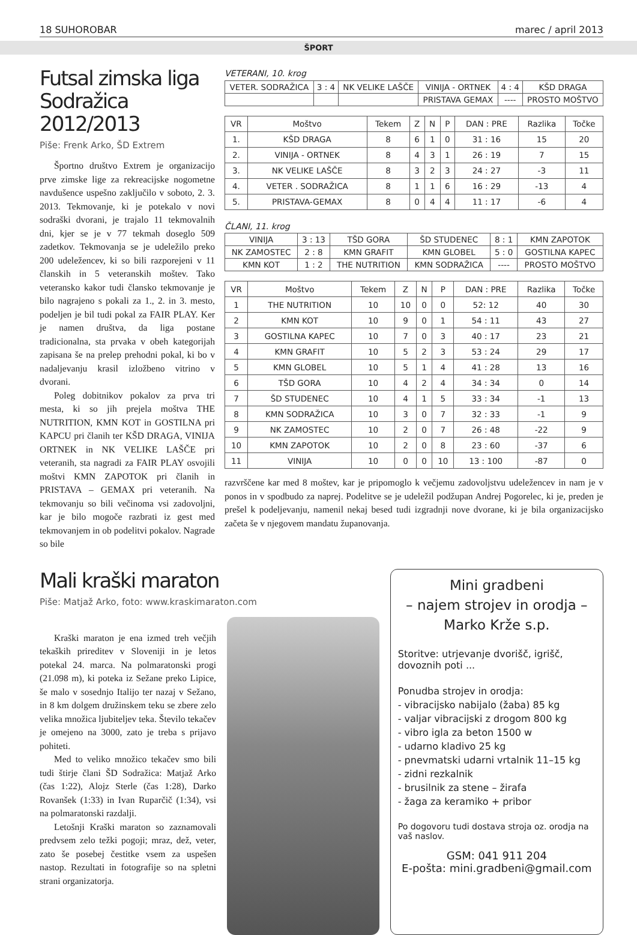18 SUHOROBAR marec / april 2013
ŠPORT
Futsal zimska liga Sodražica 2012/2013
Piše: Frenk Arko, ŠD Extrem
Športno društvo Extrem je organizacijo prve zimske lige za rekreacijske nogometne navdušence uspešno zaključilo v soboto, 2. 3. 2013. Tekmovanje, ki je potekalo v novi sodraški dvorani, je trajalo 11 tekmovalnih dni, kjer se je v 77 tekmah doseglo 509 zadetkov. Tekmovanja se je udeležilo preko 200 udeležencev, ki so bili razporejeni v 11 članskih in 5 veteranskih moštev. Tako veteransko kakor tudi člansko tekmovanje je bilo nagrajeno s pokali za 1., 2. in 3. mesto, podeljen je bil tudi pokal za FAIR PLAY. Ker je namen društva, da liga postane tradicionalna, sta prvaka v obeh kategorijah zapisana še na prelep prehodni pokal, ki bo v nadaljevanju krasil izložbeno vitrino v dvorani.
Poleg dobitnikov pokalov za prva tri mesta, ki so jih prejela moštva THE NUTRITION, KMN KOT in GOSTILNA pri KAPCU pri članih ter KŠD DRAGA, VINIJA ORTNEK in NK VELIKE LAŠČE pri veteranih, sta nagradi za FAIR PLAY osvojili moštvi KMN ZAPOTOK pri članih in PRISTAVA – GEMAX pri veteranih. Na tekmovanju so bili večinoma vsi zadovoljni, kar je bilo mogoče razbrati iz gest med tekmovanjem in ob podelitvi pokalov. Nagrade so bile
VETERANI, 10. krog
| VETER. SODRAŽICA | 3 : 4 | NK VELIKE LAŠČE | VINIJA - ORTNEK | 4 : 4 | KŠD DRAGA |
| | | | PRISTAVA GEMAX | ---- | PROSTO MOŠTVO |
| VR | Moštvo | Tekem | Z | N | P | DAN : PRE | Razlika | Točke |
| --- | --- | --- | --- | --- | --- | --- | --- | --- |
| 1. | KŠD DRAGA | 8 | 6 | 1 | 0 | 31 : 16 | 15 | 20 |
| 2. | VINIJA - ORTNEK | 8 | 4 | 3 | 1 | 26 : 19 | 7 | 15 |
| 3. | NK VELIKE LAŠČE | 8 | 3 | 2 | 3 | 24 : 27 | -3 | 11 |
| 4. | VETER . SODRAŽICA | 8 | 1 | 1 | 6 | 16 : 29 | -13 | 4 |
| 5. | PRISTAVA-GEMAX | 8 | 0 | 4 | 4 | 11 : 17 | -6 | 4 |
ČLANI, 11. krog
| VINIJA | 3 : 13 | TŠD GORA | ŠD STUDENEC | 8 : 1 | KMN ZAPOTOK |
| NK ZAMOSTEC | 2 : 8 | KMN GRAFIT | KMN GLOBEL | 5 : 0 | GOSTILNA KAPEC |
| KMN KOT | 1 : 2 | THE NUTRITION | KMN SODRAŽICA | ---- | PROSTO MOŠTVO |
| VR | Moštvo | Tekem | Z | N | P | DAN : PRE | Razlika | Točke |
| --- | --- | --- | --- | --- | --- | --- | --- | --- |
| 1 | THE NUTRITION | 10 | 10 | 0 | 0 | 52: 12 | 40 | 30 |
| 2 | KMN KOT | 10 | 9 | 0 | 1 | 54 : 11 | 43 | 27 |
| 3 | GOSTILNA KAPEC | 10 | 7 | 0 | 3 | 40 : 17 | 23 | 21 |
| 4 | KMN GRAFIT | 10 | 5 | 2 | 3 | 53 : 24 | 29 | 17 |
| 5 | KMN GLOBEL | 10 | 5 | 1 | 4 | 41 : 28 | 13 | 16 |
| 6 | TŠD GORA | 10 | 4 | 2 | 4 | 34 : 34 | 0 | 14 |
| 7 | ŠD STUDENEC | 10 | 4 | 1 | 5 | 33 : 34 | -1 | 13 |
| 8 | KMN SODRAŽICA | 10 | 3 | 0 | 7 | 32 : 33 | -1 | 9 |
| 9 | NK ZAMOSTEC | 10 | 2 | 0 | 7 | 26 : 48 | -22 | 9 |
| 10 | KMN ZAPOTOK | 10 | 2 | 0 | 8 | 23 : 60 | -37 | 6 |
| 11 | VINIJA | 10 | 0 | 0 | 10 | 13 : 100 | -87 | 0 |
razvrščene kar med 8 moštev, kar je pripomoglo k večjemu zadovoljstvu udeležencev in nam je v ponos in v spodbudo za naprej. Podelitve se je udeležil podžupan Andrej Pogorelec, ki je, preden je prešel k podeljevanju, namenil nekaj besed tudi izgradnji nove dvorane, ki je bila organizacijsko začeta še v njegovem mandatu županovanja.
Mali kraški maraton
Piše: Matjaž Arko, foto: www.kraskimaraton.com
Kraški maraton je ena izmed treh večjih tekaških prireditev v Sloveniji in je letos potekal 24. marca. Na polmaratonski progi (21.098 m), ki poteka iz Sežane preko Lipice, še malo v sosednjo Italijo ter nazaj v Sežano, in 8 km dolgem družinskem teku se zbere zelo velika množica ljubiteljev teka. Število tekačev je omejeno na 3000, zato je treba s prijavo pohiteti.
Med to veliko množico tekačev smo bili tudi štirje člani ŠD Sodražica: Matjaž Arko (čas 1:22), Alojz Sterle (čas 1:28), Darko Rovanšek (1:33) in Ivan Ruparčič (1:34), vsi na polmaratonski razdalji.
Letošnji Kraški maraton so zaznamovali predvsem zelo težki pogoji; mraz, dež, veter, zato še posebej čestitke vsem za uspešen nastop. Rezultati in fotografije so na spletni strani organizatorja.
Mini gradbeni
– najem strojev in orodja –
Marko Krže s.p.
Storitve: utrjevanje dvorišč, igrišč, dovoznih poti ...
Ponudba strojev in orodja:
- vibracijsko nabijalo (žaba) 85 kg
- valjar vibracijski z drogom 800 kg
- vibro igla za beton 1500 w
- udarno kladivo 25 kg
- pnevmatski udarni vrtalnik 11–15 kg
- zidni rezkalnik
- brusilnik za stene – žirafa
- žaga za keramiko + pribor
Po dogovoru tudi dostava stroja oz. orodja na vaš naslov.
GSM: 041 911 204
E-pošta: mini.gradbeni@gmail.com